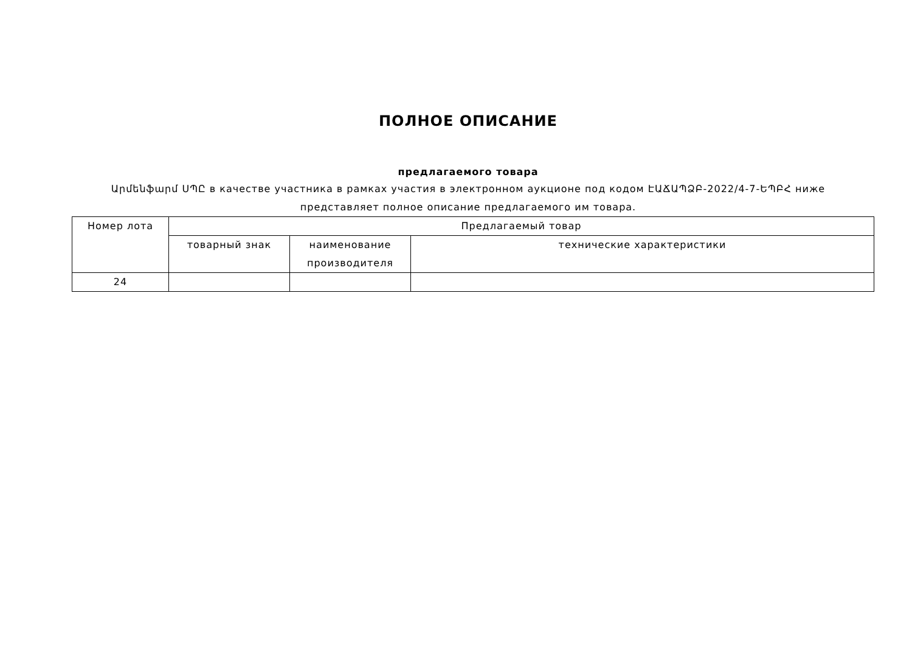ПОЛНОЕ ОПИСАНИЕ
предлагаемого товара
Արմենֆարմ ՍՊԸ в качестве участника в рамках участия в электронном аукционе под кодом ԷԱՃԱՊՁԲ-2022/4-7-ԵՊԲՀ ниже представляет полное описание предлагаемого им товара.
| Номер лота | Предлагаемый товар | | |
| --- | --- | --- | --- |
| | товарный знак | наименование производителя | технические характеристики |
| 24 | | | |